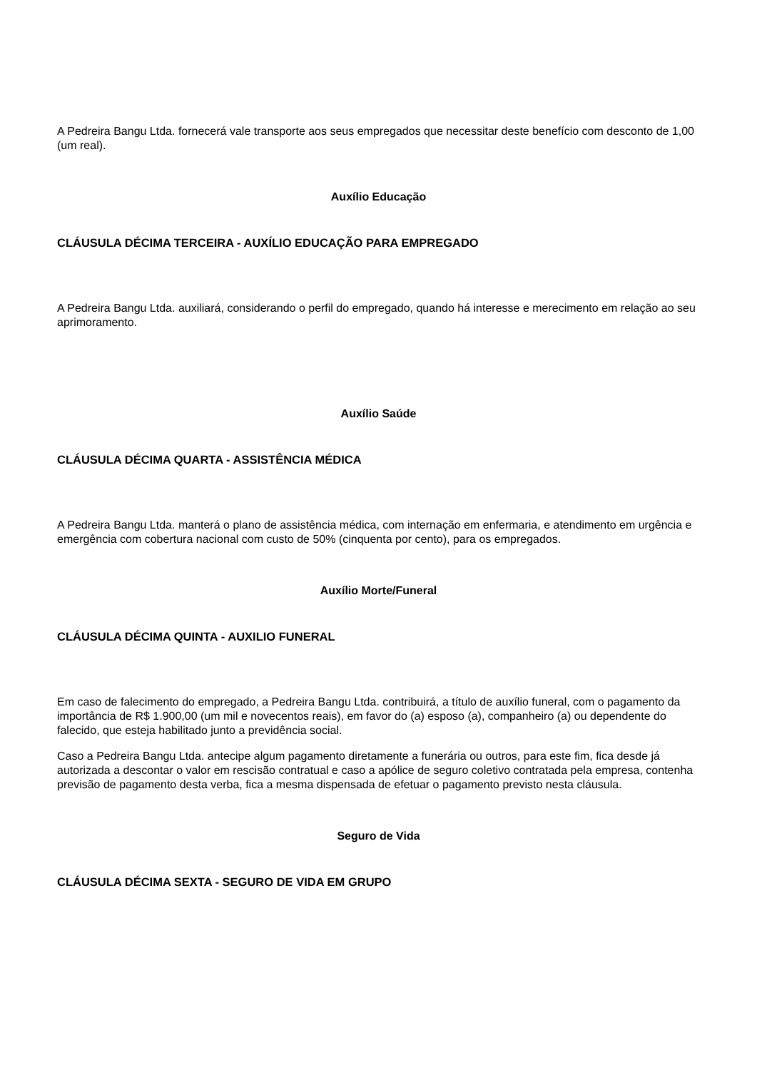A Pedreira Bangu Ltda. fornecerá vale transporte aos seus empregados que necessitar deste benefício com desconto de 1,00 (um real).
Auxílio Educação
CLÁUSULA DÉCIMA TERCEIRA - AUXÍLIO EDUCAÇÃO PARA EMPREGADO
A Pedreira Bangu Ltda. auxiliará, considerando o perfil do empregado, quando há interesse e merecimento em relação ao seu aprimoramento.
Auxílio Saúde
CLÁUSULA DÉCIMA QUARTA - ASSISTÊNCIA MÉDICA
A Pedreira Bangu Ltda. manterá o plano de assistência médica, com internação em enfermaria, e atendimento em urgência e emergência com cobertura nacional com custo de 50% (cinquenta por cento), para os empregados.
Auxílio Morte/Funeral
CLÁUSULA DÉCIMA QUINTA - AUXILIO FUNERAL
Em caso de falecimento do empregado, a Pedreira Bangu Ltda. contribuirá, a título de auxílio funeral, com o pagamento da importância de R$ 1.900,00 (um mil e novecentos reais), em favor do (a) esposo (a), companheiro (a) ou dependente do falecido, que esteja habilitado junto a previdência social.
Caso a Pedreira Bangu Ltda. antecipe algum pagamento diretamente a funerária ou outros, para este fim, fica desde já autorizada a descontar o valor em rescisão contratual e caso a apólice de seguro coletivo contratada pela empresa, contenha previsão de pagamento desta verba, fica a mesma dispensada de efetuar o pagamento previsto nesta cláusula.
Seguro de Vida
CLÁUSULA DÉCIMA SEXTA - SEGURO DE VIDA EM GRUPO